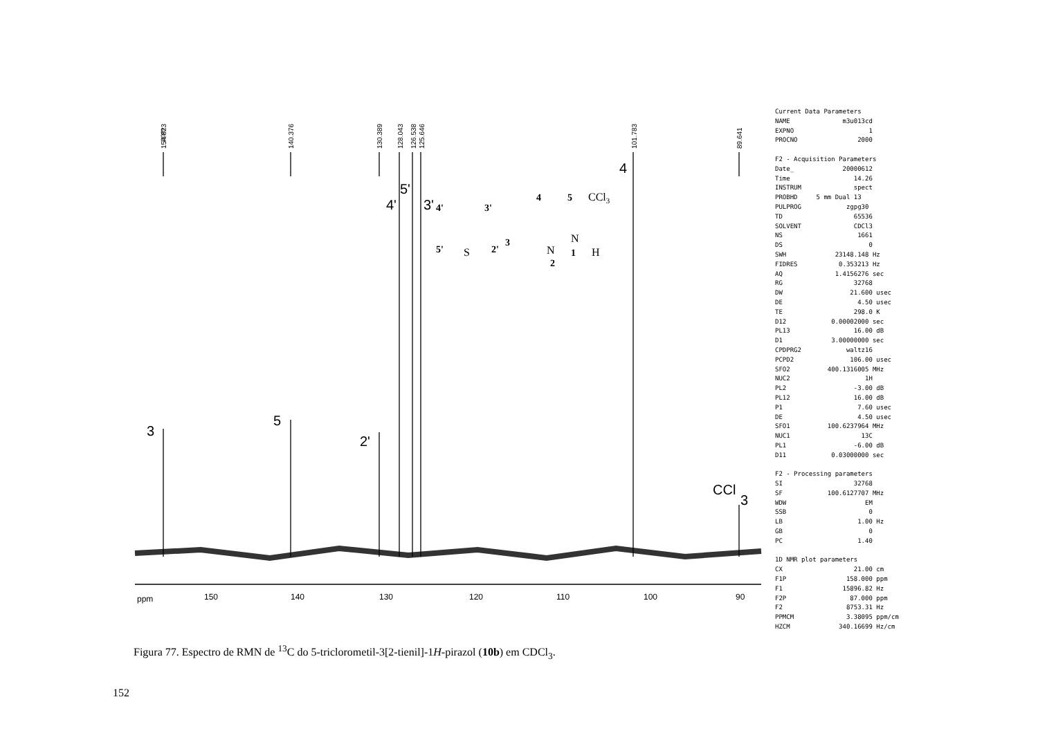ppm
154.823
140.376
130.389
128.043
126.538
125.646
101.783
89.641
3
5
2'
4'
5'
3'
4
CCl
3
ppm
150
140
130
120
110
100
90
4'
3'
4
5
5'
2'
3
2
1
CCl3
S
N
N
H
Current Data Parameters NAME m3u013cd EXPNO 1 PROCNO 2000 F2 - Acquisition Parameters Date_ 20000612 Time 14.26 INSTRUM spect PROBHD 5 mm Dual 13 PULPROG zgpg30 TD 65536 SOLVENT CDCl3 NS 1661 DS 0 SWH 23148.148 Hz FIDRES 0.353213 Hz AQ 1.4156276 sec RG 32768 DW 21.600 usec DE 4.50 usec TE 298.0 K D12 0.00002000 sec PL13 16.00 dB D1 3.00000000 sec CPDPRG2 waltz16 PCPD2 106.00 usec SFO2 400.1316005 MHz NUC2 1H PL2 -3.00 dB PL12 16.00 dB P1 7.60 usec DE 4.50 usec SFO1 100.6237964 MHz NUC1 13C PL1 -6.00 dB D11 0.03000000 sec F2 - Processing parameters SI 32768 SF 100.6127707 MHz WDW EM SSB 0 LB 1.00 Hz GB 0 PC 1.40 1D NMR plot parameters CX 21.00 cm F1P 158.000 ppm F1 15896.82 Hz F2P 87.000 ppm F2 8753.31 Hz PPMCM 3.38095 ppm/cm HZCM 340.16699 Hz/cm
Figura 77. Espectro de RMN de <sup>13</sup>C do 5-triclorometil-3[2-tienil]-1H-pirazol (10b) em CDCl<sub>3</sub>.
152